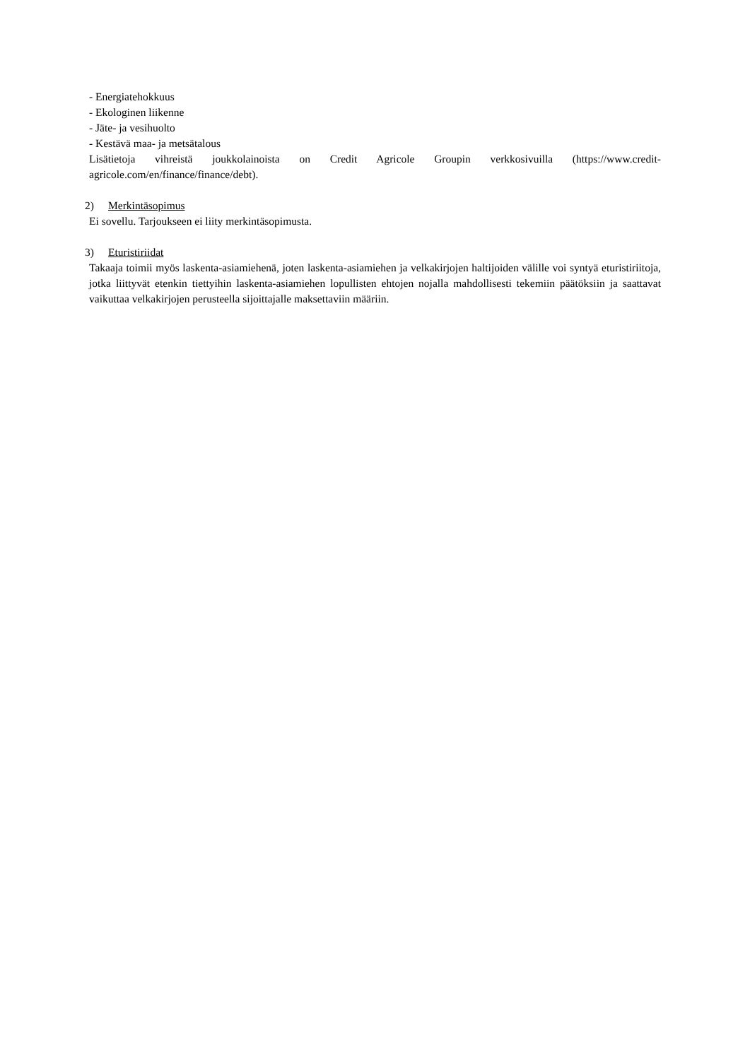- Energiatehokkuus
- Ekologinen liikenne
- Jäte- ja vesihuolto
- Kestävä maa- ja metsätalous
Lisätietoja vihreistä joukkolainoista on Credit Agricole Groupin verkkosivuilla (https://www.credit-agricole.com/en/finance/finance/debt).
2) Merkintäsopimus
Ei sovellu. Tarjoukseen ei liity merkintäsopimusta.
3) Eturistiriidat
Takaaja toimii myös laskenta-asiamiehenä, joten laskenta-asiamiehen ja velkakirjojen haltijoiden välille voi syntyä eturistiriitoja, jotka liittyvät etenkin tiettyihin laskenta-asiamiehen lopullisten ehtojen nojalla mahdollisesti tekemiin päätöksiin ja saattavat vaikuttaa velkakirjojen perusteella sijoittajalle maksettaviin määriin.